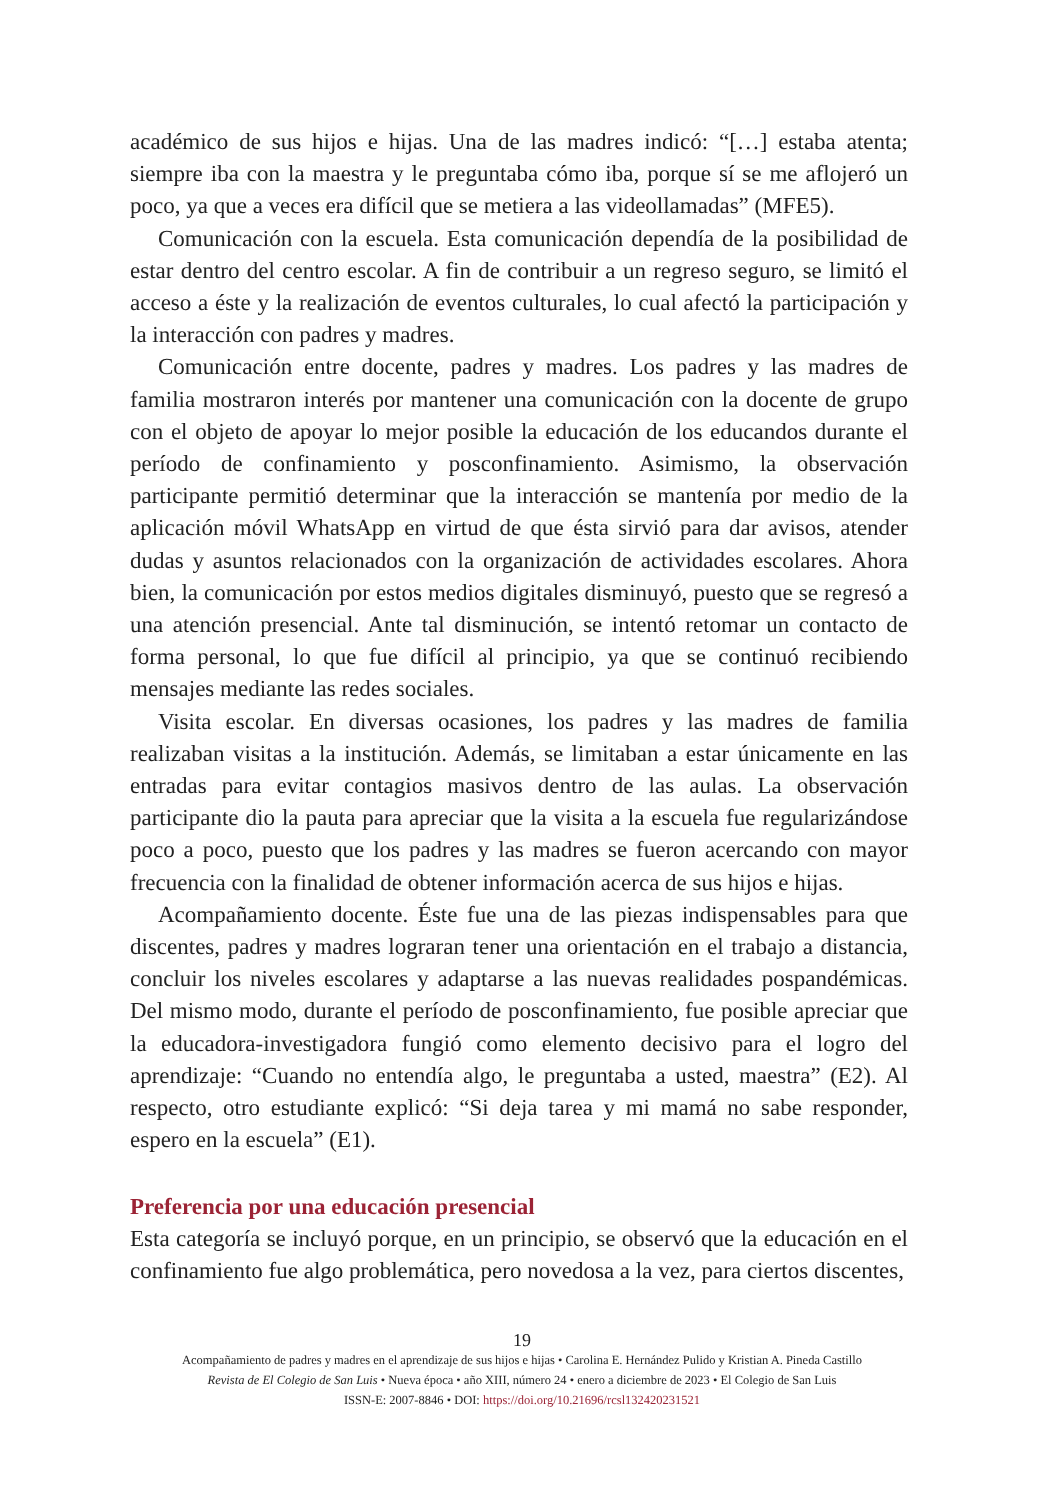académico de sus hijos e hijas. Una de las madres indicó: “[…] estaba atenta; siempre iba con la maestra y le preguntaba cómo iba, porque sí se me aflojeró un poco, ya que a veces era difícil que se metiera a las videollamadas” (MFE5).
Comunicación con la escuela. Esta comunicación dependía de la posibilidad de estar dentro del centro escolar. A fin de contribuir a un regreso seguro, se limitó el acceso a éste y la realización de eventos culturales, lo cual afectó la participación y la interacción con padres y madres.
Comunicación entre docente, padres y madres. Los padres y las madres de familia mostraron interés por mantener una comunicación con la docente de grupo con el objeto de apoyar lo mejor posible la educación de los educandos durante el período de confinamiento y posconfinamiento. Asimismo, la observación participante permitió determinar que la interacción se mantenía por medio de la aplicación móvil WhatsApp en virtud de que ésta sirvió para dar avisos, atender dudas y asuntos relacionados con la organización de actividades escolares. Ahora bien, la comunicación por estos medios digitales disminuyó, puesto que se regresó a una atención presencial. Ante tal disminución, se intentó retomar un contacto de forma personal, lo que fue difícil al principio, ya que se continuó recibiendo mensajes mediante las redes sociales.
Visita escolar. En diversas ocasiones, los padres y las madres de familia realizaban visitas a la institución. Además, se limitaban a estar únicamente en las entradas para evitar contagios masivos dentro de las aulas. La observación participante dio la pauta para apreciar que la visita a la escuela fue regularizándose poco a poco, puesto que los padres y las madres se fueron acercando con mayor frecuencia con la finalidad de obtener información acerca de sus hijos e hijas.
Acompañamiento docente. Éste fue una de las piezas indispensables para que discentes, padres y madres lograran tener una orientación en el trabajo a distancia, concluir los niveles escolares y adaptarse a las nuevas realidades pospandémicas. Del mismo modo, durante el período de posconfinamiento, fue posible apreciar que la educadora-investigadora fungió como elemento decisivo para el logro del aprendizaje: “Cuando no entendía algo, le preguntaba a usted, maestra” (E2). Al respecto, otro estudiante explicó: “Si deja tarea y mi mamá no sabe responder, espero en la escuela” (E1).
Preferencia por una educación presencial
Esta categoría se incluyó porque, en un principio, se observó que la educación en el confinamiento fue algo problemática, pero novedosa a la vez, para ciertos discentes,
19
Acompañamiento de padres y madres en el aprendizaje de sus hijos e hijas • Carolina E. Hernández Pulido y Kristian A. Pineda Castillo
Revista de El Colegio de San Luis • Nueva época • año XIII, número 24 • enero a diciembre de 2023 • El Colegio de San Luis
ISSN-E: 2007-8846 • DOI: https://doi.org/10.21696/rcsl132420231521